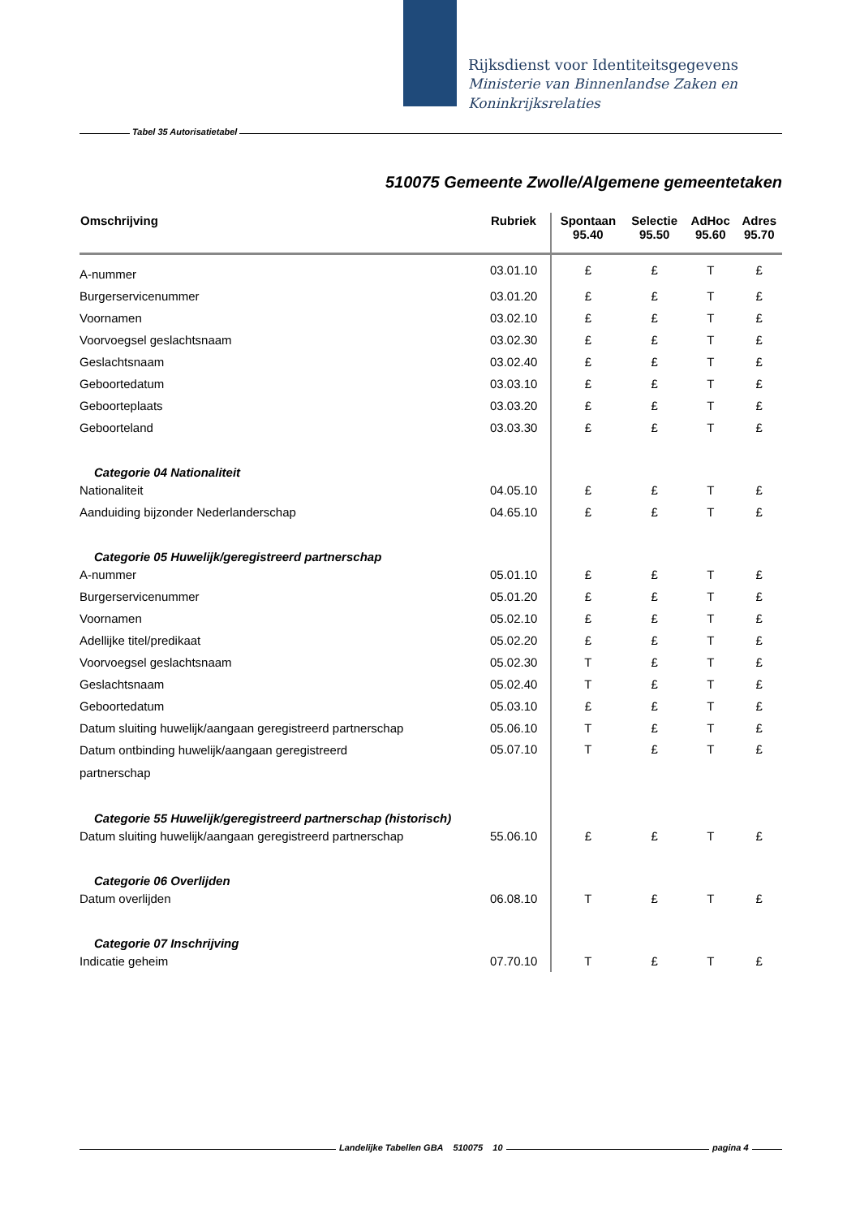Rijksdienst voor Identiteitsgegevens
Ministerie van Binnenlandse Zaken en
Koninkrijksrelaties
Tabel 35 Autorisatietabel
510075 Gemeente Zwolle/Algemene gemeentetaken
| Omschrijving | Rubriek | Spontaan 95.40 | Selectie 95.50 | AdHoc 95.60 | Adres 95.70 |
| --- | --- | --- | --- | --- | --- |
| A-nummer | 03.01.10 | £ | £ | T | £ |
| Burgerservicenummer | 03.01.20 | £ | £ | T | £ |
| Voornamen | 03.02.10 | £ | £ | T | £ |
| Voorvoegsel geslachtsnaam | 03.02.30 | £ | £ | T | £ |
| Geslachtsnaam | 03.02.40 | £ | £ | T | £ |
| Geboortedatum | 03.03.10 | £ | £ | T | £ |
| Geboorteplaats | 03.03.20 | £ | £ | T | £ |
| Geboorteland | 03.03.30 | £ | £ | T | £ |
| Categorie 04 Nationaliteit | | | | | |
| Nationaliteit | 04.05.10 | £ | £ | T | £ |
| Aanduiding bijzonder Nederlanderschap | 04.65.10 | £ | £ | T | £ |
| Categorie 05 Huwelijk/geregistreerd partnerschap | | | | | |
| A-nummer | 05.01.10 | £ | £ | T | £ |
| Burgerservicenummer | 05.01.20 | £ | £ | T | £ |
| Voornamen | 05.02.10 | £ | £ | T | £ |
| Adellijke titel/predikaat | 05.02.20 | £ | £ | T | £ |
| Voorvoegsel geslachtsnaam | 05.02.30 | T | £ | T | £ |
| Geslachtsnaam | 05.02.40 | T | £ | T | £ |
| Geboortedatum | 05.03.10 | £ | £ | T | £ |
| Datum sluiting huwelijk/aangaan geregistreerd partnerschap | 05.06.10 | T | £ | T | £ |
| Datum ontbinding huwelijk/aangaan geregistreerd partnerschap | 05.07.10 | T | £ | T | £ |
| Categorie 55 Huwelijk/geregistreerd partnerschap (historisch) | | | | | |
| Datum sluiting huwelijk/aangaan geregistreerd partnerschap | 55.06.10 | £ | £ | T | £ |
| Categorie 06 Overlijden | | | | | |
| Datum overlijden | 06.08.10 | T | £ | T | £ |
| Categorie 07 Inschrijving | | | | | |
| Indicatie geheim | 07.70.10 | T | £ | T | £ |
Landelijke Tabellen GBA 510075 10 pagina 4